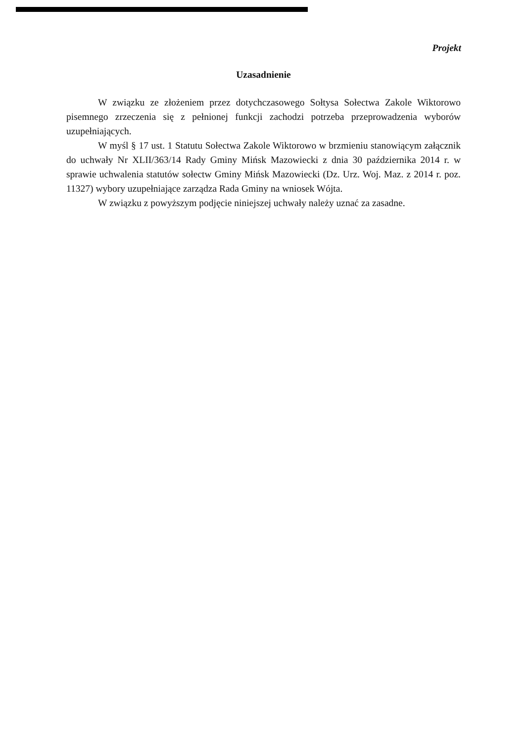Projekt
Uzasadnienie
W związku ze złożeniem przez dotychczasowego Sołtysa Sołectwa Zakole Wiktorowo pisemnego zrzeczenia się z pełnionej funkcji zachodzi potrzeba przeprowadzenia wyborów uzupełniających.
W myśl § 17 ust. 1 Statutu Sołectwa Zakole Wiktorowo w brzmieniu stanowiącym załącznik do uchwały Nr XLII/363/14 Rady Gminy Mińsk Mazowiecki z dnia 30 października 2014 r. w sprawie uchwalenia statutów sołectw Gminy Mińsk Mazowiecki (Dz. Urz. Woj. Maz. z 2014 r. poz. 11327) wybory uzupełniające zarządza Rada Gminy na wniosek Wójta.
W związku z powyższym podjęcie niniejszej uchwały należy uznać za zasadne.